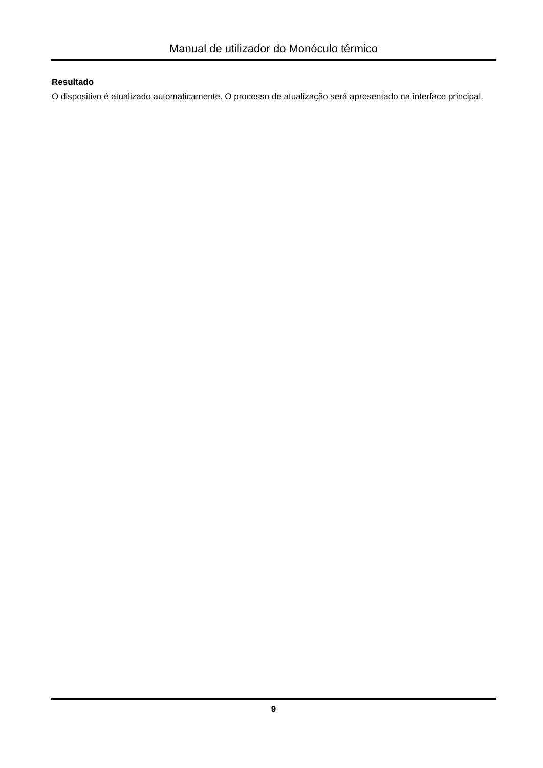Manual de utilizador do Monóculo térmico
Resultado
O dispositivo é atualizado automaticamente. O processo de atualização será apresentado na interface principal.
9